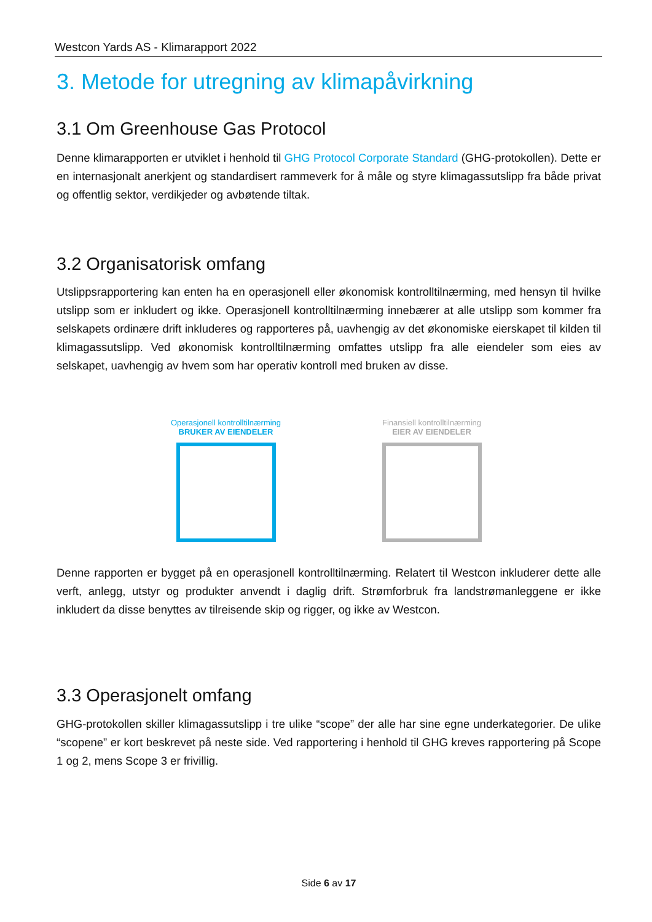Westcon Yards AS - Klimarapport 2022
3. Metode for utregning av klimapåvirkning
3.1 Om Greenhouse Gas Protocol
Denne klimarapporten er utviklet i henhold til GHG Protocol Corporate Standard (GHG-protokollen). Dette er en internasjonalt anerkjent og standardisert rammeverk for å måle og styre klimagassutslipp fra både privat og offentlig sektor, verdikjeder og avbøtende tiltak.
3.2 Organisatorisk omfang
Utslippsrapportering kan enten ha en operasjonell eller økonomisk kontrolltilnærming, med hensyn til hvilke utslipp som er inkludert og ikke. Operasjonell kontrolltilnærming innebærer at alle utslipp som kommer fra selskapets ordinære drift inkluderes og rapporteres på, uavhengig av det økonomiske eierskapet til kilden til klimagassutslipp. Ved økonomisk kontrolltilnærming omfattes utslipp fra alle eiendeler som eies av selskapet, uavhengig av hvem som har operativ kontroll med bruken av disse.
Operasjonell kontrolltilnærming
BRUKER AV EIENDELER
Finansiell kontrolltilnærming
EIER AV EIENDELER
Denne rapporten er bygget på en operasjonell kontrolltilnærming. Relatert til Westcon inkluderer dette alle verft, anlegg, utstyr og produkter anvendt i daglig drift. Strømforbruk fra landstrømanleggene er ikke inkludert da disse benyttes av tilreisende skip og rigger, og ikke av Westcon.
3.3 Operasjonelt omfang
GHG-protokollen skiller klimagassutslipp i tre ulike “scope” der alle har sine egne underkategorier. De ulike “scopene” er kort beskrevet på neste side. Ved rapportering i henhold til GHG kreves rapportering på Scope 1 og 2, mens Scope 3 er frivillig.
Side 6 av 17